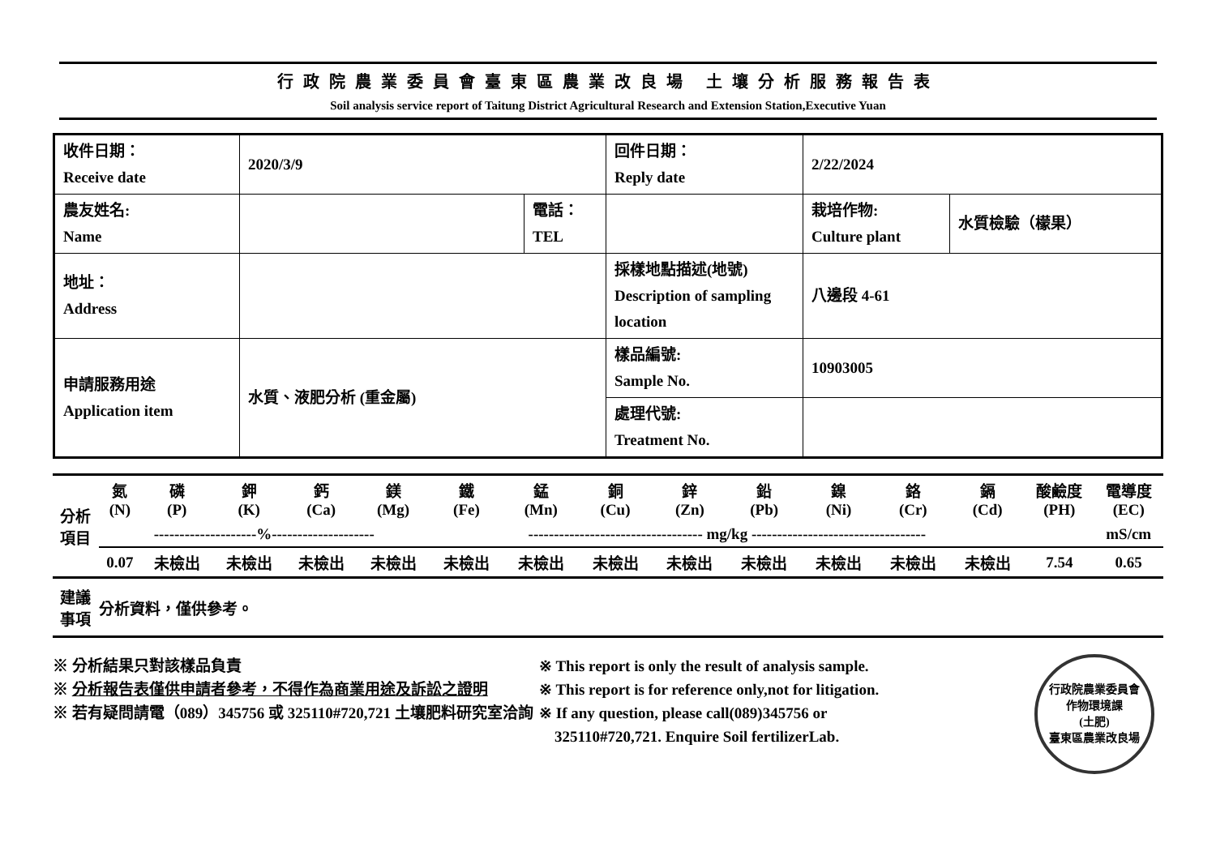行政院農業委員會臺東區農業改良場 土壤分析服務報告表
Soil analysis service report of Taitung District Agricultural Research and Extension Station,Executive Yuan
| 收件日期： Receive date | 2020/3/9 | | 回件日期： Reply date | 2/22/2024 | |
| 農友姓名: Name | | 電話： TEL | | 栽培作物: Culture plant | 水質檢驗（檬果） |
| 地址： Address | | | 採樣地點描述(地號) Description of sampling location | 八邊段 4-61 | |
| 申請服務用途 Application item | 水質、液肥分析 (重金屬) | | 樣品編號: Sample No. | 10903005 | |
| | | | 處理代號: Treatment No. | | |
| 分析 項目 | 氮 (N) | 磷 (P) | 鉀 (K) | 鈣 (Ca) | 鎂 (Mg) | 鐵 (Fe) | 錳 (Mn) | 銅 (Cu) | 鋅 (Zn) | 鉛 (Pb) | 鎳 (Ni) | 鉻 (Cr) | 鎘 (Cd) | 酸鹼度 (PH) | 電導度 (EC) |
| | --------------------%-------------------- | | | | | ---------------------------------- mg/kg ---------------------------------- | | | | | | | | | mS/cm |
| | 0.07 | 未檢出 | 未檢出 | 未檢出 | 未檢出 | 未檢出 | 未檢出 | 未檢出 | 未檢出 | 未檢出 | 未檢出 | 未檢出 | 未檢出 | 7.54 | 0.65 |
| 建議 事項 | 分析資料，僅供參考。 | | | | | | | | | | | | | | |
※ 分析結果只對該樣品負責
※ 分析報告表僅供申請者參考，不得作為商業用途及訴訟之證明
※ 若有疑問請電（089）345756 或 325110#720,721 土壤肥料研究室洽詢
※ This report is only the result of analysis sample.
※ This report is for reference only,not for litigation.
※ If any question, please call(089)345756 or
325110#720,721. Enquire Soil fertilizerLab.
行政院農業委員會
作物環境課
(土肥)
臺東區農業改良場